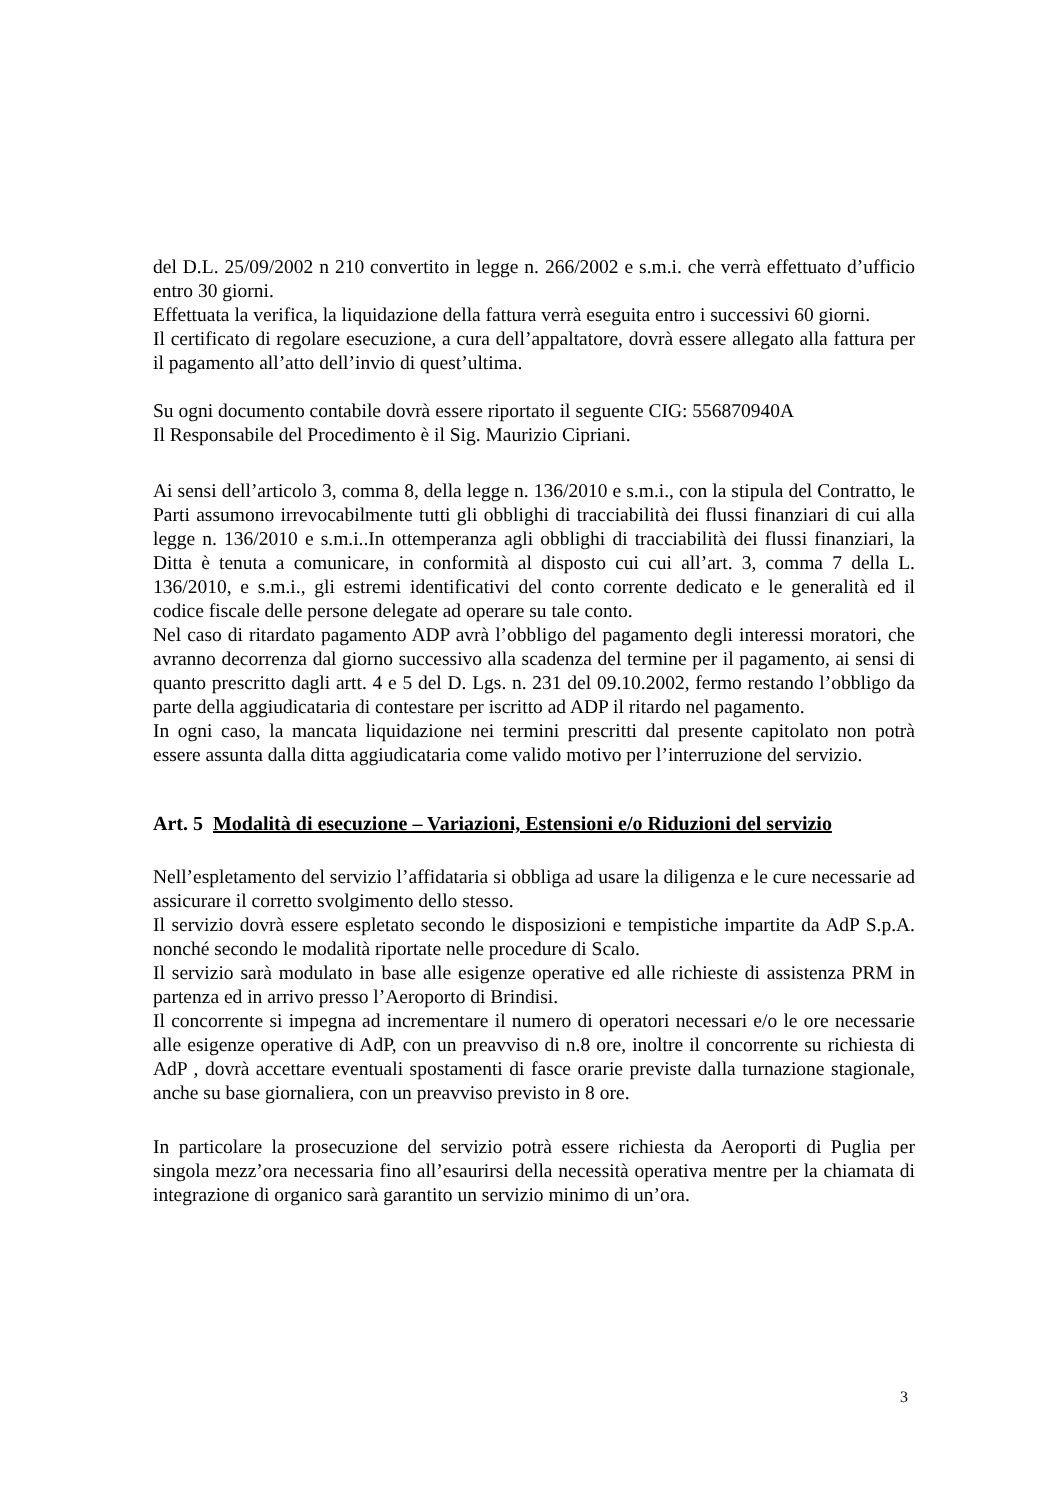del D.L. 25/09/2002 n 210 convertito in legge n. 266/2002 e s.m.i. che verrà effettuato d’ufficio entro 30 giorni.
Effettuata la verifica, la liquidazione della fattura verrà eseguita entro i successivi 60 giorni.
Il certificato di regolare esecuzione, a cura dell’appaltatore, dovrà essere allegato alla fattura per il pagamento all’atto dell’invio di quest’ultima.
Su ogni documento contabile dovrà essere riportato il seguente CIG: 556870940A
Il Responsabile del Procedimento è il Sig. Maurizio Cipriani.
Ai sensi dell’articolo 3, comma 8, della legge n. 136/2010 e s.m.i., con la stipula del Contratto, le Parti assumono irrevocabilmente tutti gli obblighi di tracciabilità dei flussi finanziari di cui alla legge n. 136/2010 e s.m.i..In ottemperanza agli obblighi di tracciabilità dei flussi finanziari, la Ditta è tenuta a comunicare, in conformità al disposto cui cui all’art. 3, comma 7 della L. 136/2010, e s.m.i., gli estremi identificativi del conto corrente dedicato e le generalità ed il codice fiscale delle persone delegate ad operare su tale conto.
Nel caso di ritardato pagamento ADP avrà l’obbligo del pagamento degli interessi moratori, che avranno decorrenza dal giorno successivo alla scadenza del termine per il pagamento, ai sensi di quanto prescritto dagli artt. 4 e 5 del D. Lgs. n. 231 del 09.10.2002, fermo restando l’obbligo da parte della aggiudicataria di contestare per iscritto ad ADP il ritardo nel pagamento.
In ogni caso, la mancata liquidazione nei termini prescritti dal presente capitolato non potrà essere assunta dalla ditta aggiudicataria come valido motivo per l’interruzione del servizio.
Art. 5 Modalità di esecuzione – Variazioni, Estensioni e/o Riduzioni del servizio
Nell’espletamento del servizio l’affidataria si obbliga ad usare la diligenza e le cure necessarie ad assicurare il corretto svolgimento dello stesso.
Il servizio dovrà essere espletato secondo le disposizioni e tempistiche impartite da AdP S.p.A. nonché secondo le modalità riportate nelle procedure di Scalo.
Il servizio sarà modulato in base alle esigenze operative ed alle richieste di assistenza PRM in partenza ed in arrivo presso l’Aeroporto di Brindisi.
Il concorrente si impegna ad incrementare il numero di operatori necessari e/o le ore necessarie alle esigenze operative di AdP, con un preavviso di n.8 ore, inoltre il concorrente su richiesta di AdP , dovrà accettare eventuali spostamenti di fasce orarie previste dalla turnazione stagionale, anche su base giornaliera, con un preavviso previsto in 8 ore.
In particolare la prosecuzione del servizio potrà essere richiesta da Aeroporti di Puglia per singola mezz’ora necessaria fino all’esaurirsi della necessità operativa mentre per la chiamata di integrazione di organico sarà garantito un servizio minimo di un’ora.
3